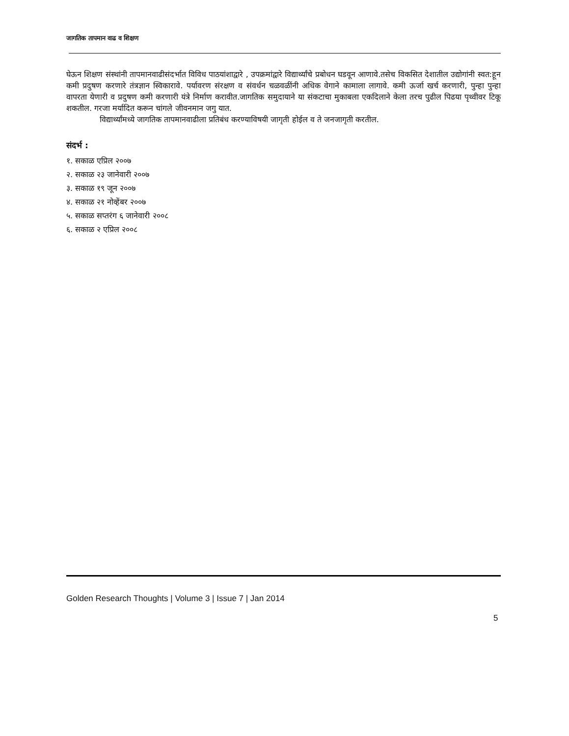जागतिक तापमान वाढ व शिक्षण
घेऊन शिक्षण संस्थांनी तापमानवाढीसंदर्भात विविध पाठयांशाद्वारे , उपक्रमांद्वारे विद्यार्थ्यांचे प्रबोधन घडवून आणावे.तसेच विकसित देशातील उद्योगांनी स्वत:हून कमी प्रदुषण करणारे तंत्रज्ञान स्विकारावे. पर्यावरण संरक्षण व संवर्धन चळवळींनी अधिक वेगाने कामाला लागावे. कमी ऊर्जा खर्च करणारी, पुन्हा पुन्हा वापरता येणारी व प्रदुषण कमी करणारी यंत्रे निर्माण करावीत.जागतिक समुदायाने या संकटाचा मुकाबला एकदिलाने केला तरच पुढील पिढया पृथ्वीवर टिकू शकतील. गरजा मर्यादित करून चांगले जीवनमान जगु यात.
विद्यार्थ्यांमध्ये जागतिक तापमानवाढीला प्रतिबंध करण्याविषयी जागृती होईल व ते जनजागृती करतील.
संदर्भ :
१. सकाळ एप्रिल २००७
२. सकाळ २३ जानेवारी २००७
३. सकाळ १९ जून २००७
४. सकाळ २१ नोव्हेंबर २००७
५. सकाळ सप्तरंग ६ जानेवारी २००८
६. सकाळ २ एप्रिल २००८
Golden Research Thoughts | Volume 3 | Issue 7 | Jan 2014
5